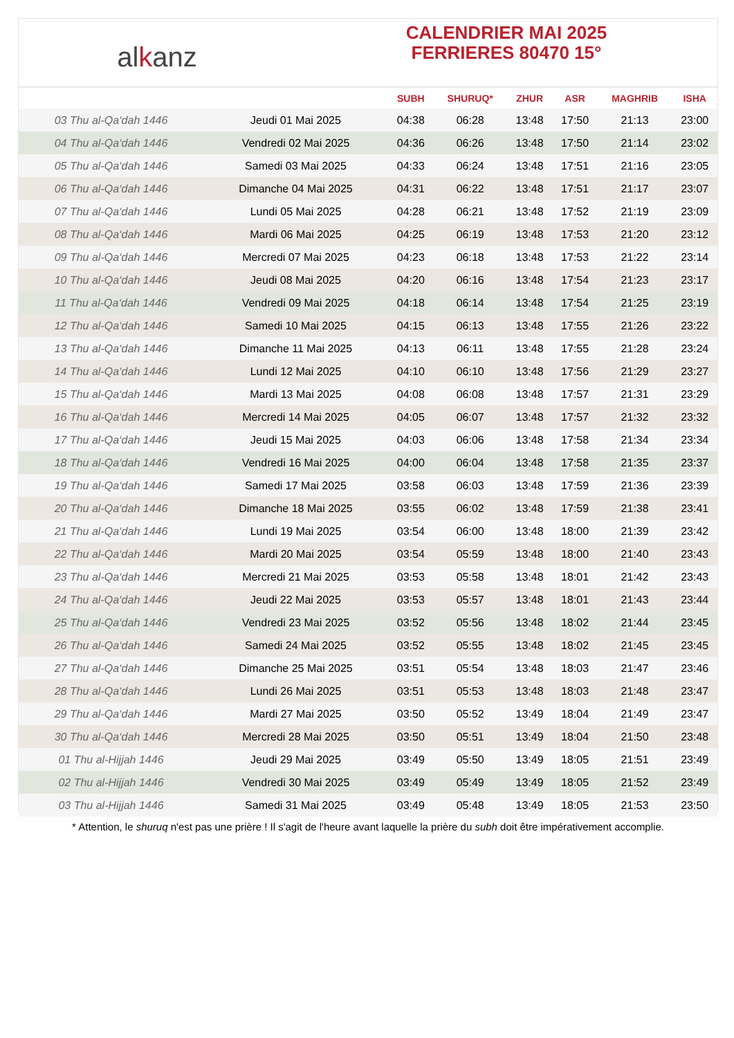alkanz
CALENDRIER MAI 2025
FERRIERES 80470 15°
| | | SUBH | SHURUQ* | ZHUR | ASR | MAGHRIB | ISHA |
| --- | --- | --- | --- | --- | --- | --- | --- |
| 03 Thu al-Qa‘dah 1446 | Jeudi 01 Mai 2025 | 04:38 | 06:28 | 13:48 | 17:50 | 21:13 | 23:00 |
| 04 Thu al-Qa‘dah 1446 | Vendredi 02 Mai 2025 | 04:36 | 06:26 | 13:48 | 17:50 | 21:14 | 23:02 |
| 05 Thu al-Qa‘dah 1446 | Samedi 03 Mai 2025 | 04:33 | 06:24 | 13:48 | 17:51 | 21:16 | 23:05 |
| 06 Thu al-Qa‘dah 1446 | Dimanche 04 Mai 2025 | 04:31 | 06:22 | 13:48 | 17:51 | 21:17 | 23:07 |
| 07 Thu al-Qa‘dah 1446 | Lundi 05 Mai 2025 | 04:28 | 06:21 | 13:48 | 17:52 | 21:19 | 23:09 |
| 08 Thu al-Qa‘dah 1446 | Mardi 06 Mai 2025 | 04:25 | 06:19 | 13:48 | 17:53 | 21:20 | 23:12 |
| 09 Thu al-Qa‘dah 1446 | Mercredi 07 Mai 2025 | 04:23 | 06:18 | 13:48 | 17:53 | 21:22 | 23:14 |
| 10 Thu al-Qa‘dah 1446 | Jeudi 08 Mai 2025 | 04:20 | 06:16 | 13:48 | 17:54 | 21:23 | 23:17 |
| 11 Thu al-Qa‘dah 1446 | Vendredi 09 Mai 2025 | 04:18 | 06:14 | 13:48 | 17:54 | 21:25 | 23:19 |
| 12 Thu al-Qa‘dah 1446 | Samedi 10 Mai 2025 | 04:15 | 06:13 | 13:48 | 17:55 | 21:26 | 23:22 |
| 13 Thu al-Qa‘dah 1446 | Dimanche 11 Mai 2025 | 04:13 | 06:11 | 13:48 | 17:55 | 21:28 | 23:24 |
| 14 Thu al-Qa‘dah 1446 | Lundi 12 Mai 2025 | 04:10 | 06:10 | 13:48 | 17:56 | 21:29 | 23:27 |
| 15 Thu al-Qa‘dah 1446 | Mardi 13 Mai 2025 | 04:08 | 06:08 | 13:48 | 17:57 | 21:31 | 23:29 |
| 16 Thu al-Qa‘dah 1446 | Mercredi 14 Mai 2025 | 04:05 | 06:07 | 13:48 | 17:57 | 21:32 | 23:32 |
| 17 Thu al-Qa‘dah 1446 | Jeudi 15 Mai 2025 | 04:03 | 06:06 | 13:48 | 17:58 | 21:34 | 23:34 |
| 18 Thu al-Qa‘dah 1446 | Vendredi 16 Mai 2025 | 04:00 | 06:04 | 13:48 | 17:58 | 21:35 | 23:37 |
| 19 Thu al-Qa‘dah 1446 | Samedi 17 Mai 2025 | 03:58 | 06:03 | 13:48 | 17:59 | 21:36 | 23:39 |
| 20 Thu al-Qa‘dah 1446 | Dimanche 18 Mai 2025 | 03:55 | 06:02 | 13:48 | 17:59 | 21:38 | 23:41 |
| 21 Thu al-Qa‘dah 1446 | Lundi 19 Mai 2025 | 03:54 | 06:00 | 13:48 | 18:00 | 21:39 | 23:42 |
| 22 Thu al-Qa‘dah 1446 | Mardi 20 Mai 2025 | 03:54 | 05:59 | 13:48 | 18:00 | 21:40 | 23:43 |
| 23 Thu al-Qa‘dah 1446 | Mercredi 21 Mai 2025 | 03:53 | 05:58 | 13:48 | 18:01 | 21:42 | 23:43 |
| 24 Thu al-Qa‘dah 1446 | Jeudi 22 Mai 2025 | 03:53 | 05:57 | 13:48 | 18:01 | 21:43 | 23:44 |
| 25 Thu al-Qa‘dah 1446 | Vendredi 23 Mai 2025 | 03:52 | 05:56 | 13:48 | 18:02 | 21:44 | 23:45 |
| 26 Thu al-Qa‘dah 1446 | Samedi 24 Mai 2025 | 03:52 | 05:55 | 13:48 | 18:02 | 21:45 | 23:45 |
| 27 Thu al-Qa‘dah 1446 | Dimanche 25 Mai 2025 | 03:51 | 05:54 | 13:48 | 18:03 | 21:47 | 23:46 |
| 28 Thu al-Qa‘dah 1446 | Lundi 26 Mai 2025 | 03:51 | 05:53 | 13:48 | 18:03 | 21:48 | 23:47 |
| 29 Thu al-Qa‘dah 1446 | Mardi 27 Mai 2025 | 03:50 | 05:52 | 13:49 | 18:04 | 21:49 | 23:47 |
| 30 Thu al-Qa‘dah 1446 | Mercredi 28 Mai 2025 | 03:50 | 05:51 | 13:49 | 18:04 | 21:50 | 23:48 |
| 01 Thu al-Hijjah 1446 | Jeudi 29 Mai 2025 | 03:49 | 05:50 | 13:49 | 18:05 | 21:51 | 23:49 |
| 02 Thu al-Hijjah 1446 | Vendredi 30 Mai 2025 | 03:49 | 05:49 | 13:49 | 18:05 | 21:52 | 23:49 |
| 03 Thu al-Hijjah 1446 | Samedi 31 Mai 2025 | 03:49 | 05:48 | 13:49 | 18:05 | 21:53 | 23:50 |
* Attention, le shuruq n'est pas une prière ! Il s'agit de l'heure avant laquelle la prière du subh doit être impérativement accomplie.